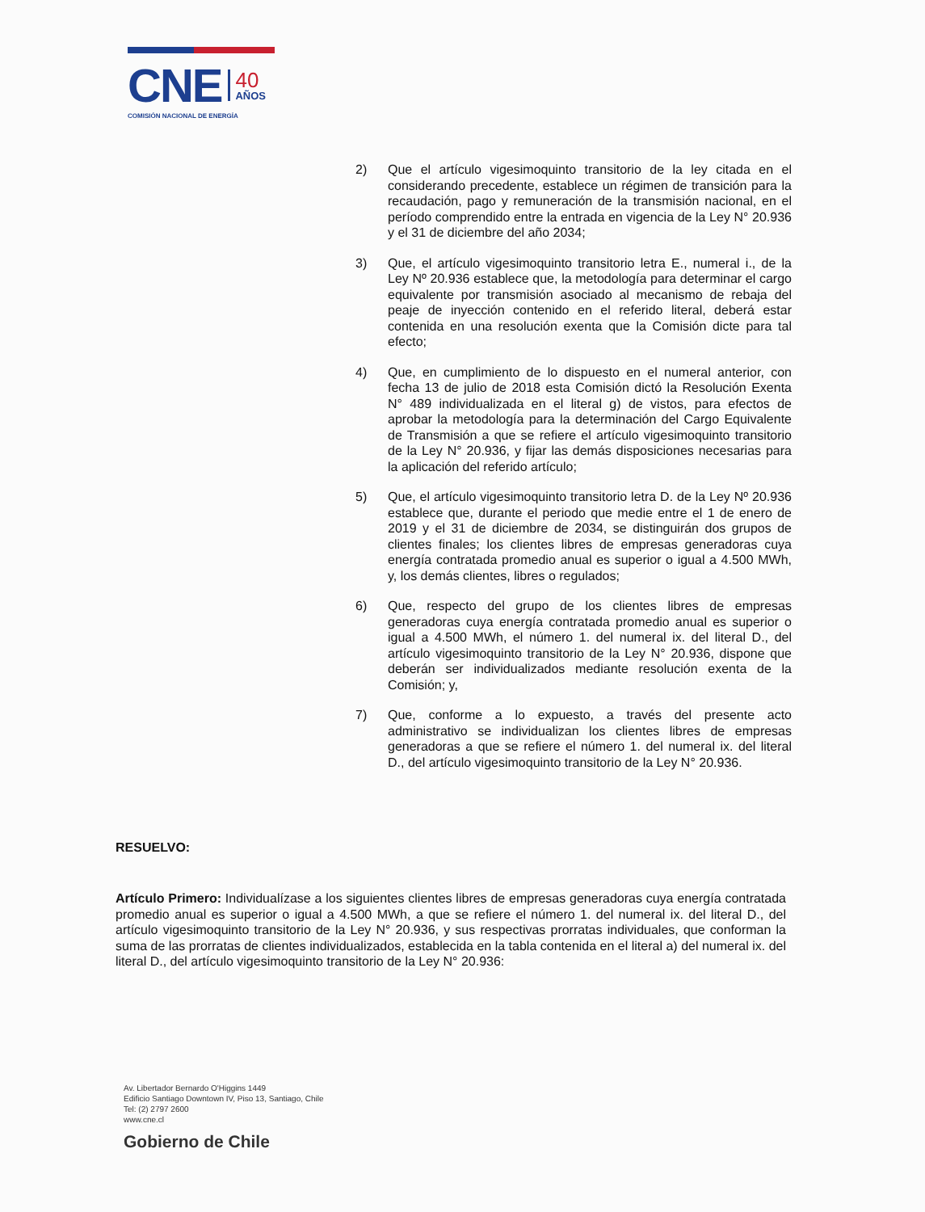CNE
40
AÑOS
COMISIÓN NACIONAL DE ENERGÍA
2) Que el artículo vigesimoquinto transitorio de la ley citada en el considerando precedente, establece un régimen de transición para la recaudación, pago y remuneración de la transmisión nacional, en el período comprendido entre la entrada en vigencia de la Ley N° 20.936 y el 31 de diciembre del año 2034;
3) Que, el artículo vigesimoquinto transitorio letra E., numeral i., de la Ley Nº 20.936 establece que, la metodología para determinar el cargo equivalente por transmisión asociado al mecanismo de rebaja del peaje de inyección contenido en el referido literal, deberá estar contenida en una resolución exenta que la Comisión dicte para tal efecto;
4) Que, en cumplimiento de lo dispuesto en el numeral anterior, con fecha 13 de julio de 2018 esta Comisión dictó la Resolución Exenta N° 489 individualizada en el literal g) de vistos, para efectos de aprobar la metodología para la determinación del Cargo Equivalente de Transmisión a que se refiere el artículo vigesimoquinto transitorio de la Ley N° 20.936, y fijar las demás disposiciones necesarias para la aplicación del referido artículo;
5) Que, el artículo vigesimoquinto transitorio letra D. de la Ley Nº 20.936 establece que, durante el periodo que medie entre el 1 de enero de 2019 y el 31 de diciembre de 2034, se distinguirán dos grupos de clientes finales; los clientes libres de empresas generadoras cuya energía contratada promedio anual es superior o igual a 4.500 MWh, y, los demás clientes, libres o regulados;
6) Que, respecto del grupo de los clientes libres de empresas generadoras cuya energía contratada promedio anual es superior o igual a 4.500 MWh, el número 1. del numeral ix. del literal D., del artículo vigesimoquinto transitorio de la Ley N° 20.936, dispone que deberán ser individualizados mediante resolución exenta de la Comisión; y,
7) Que, conforme a lo expuesto, a través del presente acto administrativo se individualizan los clientes libres de empresas generadoras a que se refiere el número 1. del numeral ix. del literal D., del artículo vigesimoquinto transitorio de la Ley N° 20.936.
RESUELVO:
Artículo Primero: Individualízase a los siguientes clientes libres de empresas generadoras cuya energía contratada promedio anual es superior o igual a 4.500 MWh, a que se refiere el número 1. del numeral ix. del literal D., del artículo vigesimoquinto transitorio de la Ley N° 20.936, y sus respectivas prorratas individuales, que conforman la suma de las prorratas de clientes individualizados, establecida en la tabla contenida en el literal a) del numeral ix. del literal D., del artículo vigesimoquinto transitorio de la Ley N° 20.936:
Av. Libertador Bernardo O'Higgins 1449
Edificio Santiago Downtown IV, Piso 13, Santiago, Chile
Tel: (2) 2797 2600
www.cne.cl
Gobierno de Chile